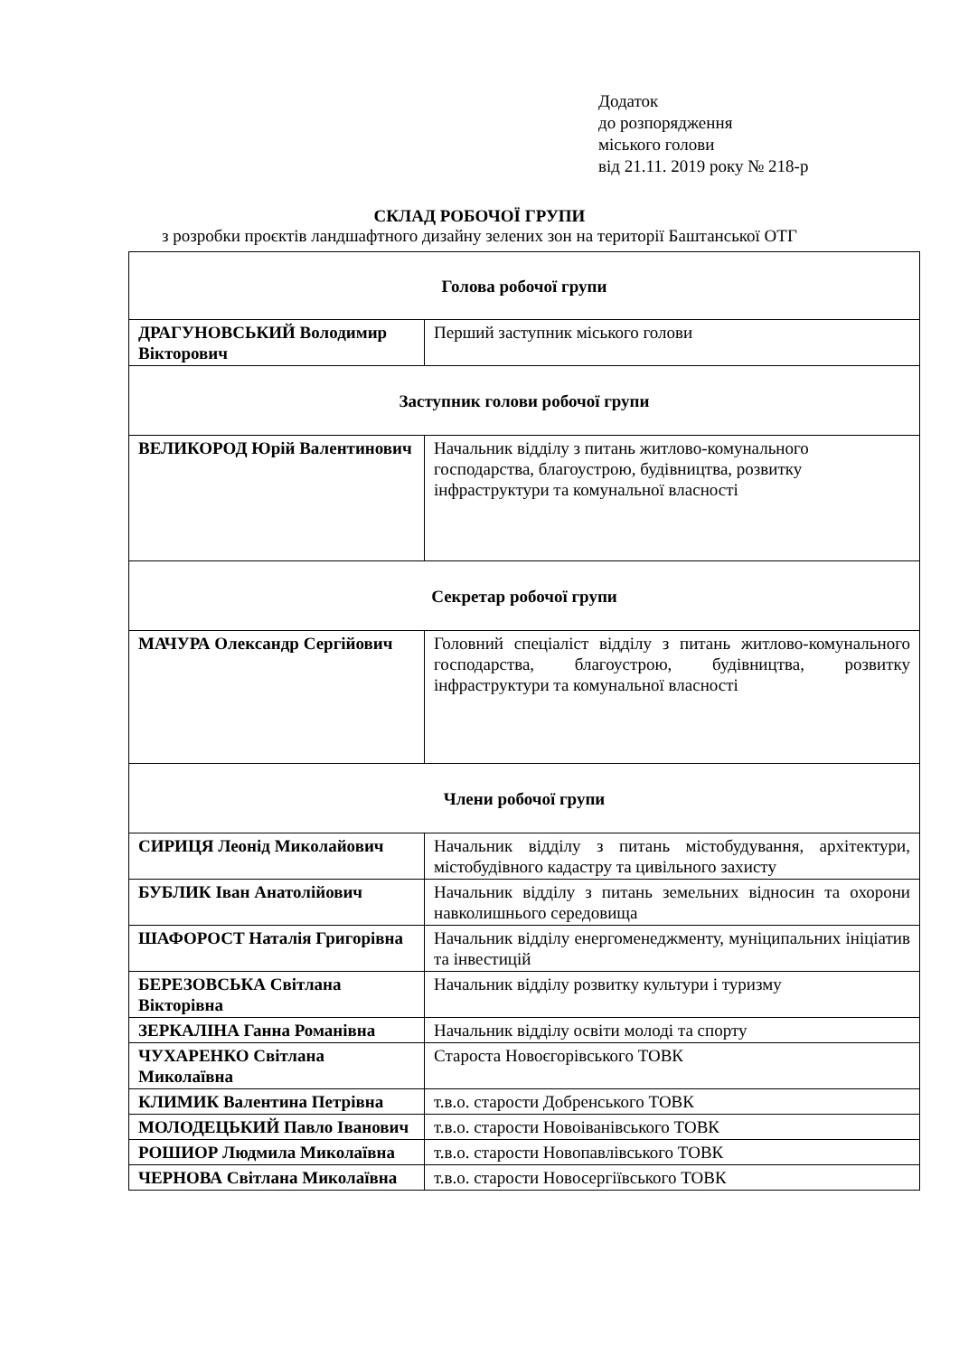Додаток
до розпорядження
міського голови
від 21.11. 2019 року № 218-р
СКЛАД РОБОЧОЇ ГРУПИ
з розробки проєктів ландшафтного дизайну зелених зон на території Баштанської ОТГ
| Голова робочої групи | |
| ДРАГУНОВСЬКИЙ Володимир Вікторович | Перший заступник міського голови |
| Заступник голови робочої групи | |
| ВЕЛИКОРОД Юрій Валентинович | Начальник відділу з питань житлово-комунального господарства, благоустрою, будівництва, розвитку інфраструктури та комунальної власності |
| Секретар робочої групи | |
| МАЧУРА Олександр Сергійович | Головний спеціаліст відділу з питань житлово-комунального господарства, благоустрою, будівництва, розвитку інфраструктури та комунальної власності |
| Члени робочої групи | |
| СИРИЦЯ Леонід Миколайович | Начальник відділу з питань містобудування, архітектури, містобудівного кадастру та цивільного захисту |
| БУБЛИК Іван Анатолійович | Начальник відділу з питань земельних відносин та охорони навколишнього середовища |
| ШАФОРОСТ Наталія Григорівна | Начальник відділу енергоменеджменту, муніципальних ініціатив та інвестицій |
| БЕРЕЗОВСЬКА Світлана Вікторівна | Начальник відділу розвитку культури і туризму |
| ЗЕРКАЛІНА Ганна Романівна | Начальник відділу освіти молоді та спорту |
| ЧУХАРЕНКО Світлана Миколаївна | Староста Новоєгорівського ТОВК |
| КЛИМИК Валентина Петрівна | т.в.о. старости Добренського ТОВК |
| МОЛОДЕЦЬКИЙ Павло Іванович | т.в.о. старости Новоіванівського ТОВК |
| РОШИОР Людмила Миколаївна | т.в.о. старости Новопавлівського ТОВК |
| ЧЕРНОВА Світлана Миколаївна | т.в.о. старости Новосергіївського ТОВК |